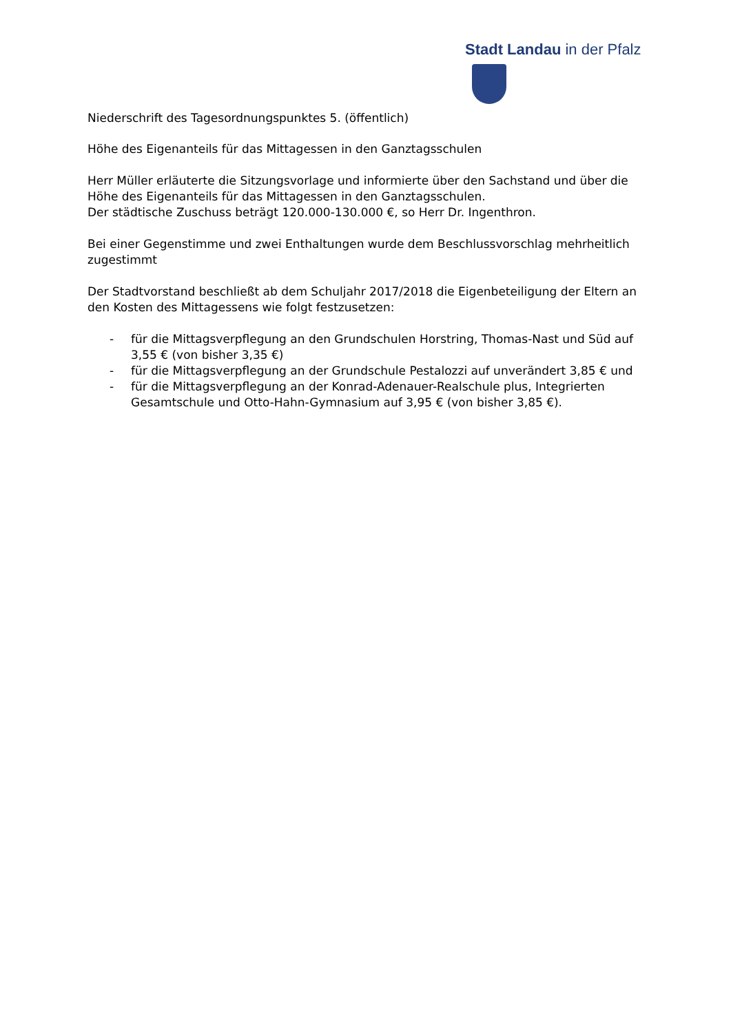Stadt Landau in der Pfalz
Niederschrift des Tagesordnungspunktes 5. (öffentlich)
Höhe des Eigenanteils für das Mittagessen in den Ganztagsschulen
Herr Müller erläuterte die Sitzungsvorlage und informierte über den Sachstand und über die Höhe des Eigenanteils für das Mittagessen in den Ganztagsschulen.
Der städtische Zuschuss beträgt 120.000-130.000 €, so Herr Dr. Ingenthron.
Bei einer Gegenstimme und zwei Enthaltungen wurde dem Beschlussvorschlag mehrheitlich zugestimmt
Der Stadtvorstand beschließt ab dem Schuljahr 2017/2018 die Eigenbeteiligung der Eltern an den Kosten des Mittagessens wie folgt festzusetzen:
- für die Mittagsverpflegung an den Grundschulen Horstring, Thomas-Nast und Süd auf 3,55 € (von bisher 3,35 €)
- für die Mittagsverpflegung an der Grundschule Pestalozzi auf unverändert 3,85 € und
- für die Mittagsverpflegung an der Konrad-Adenauer-Realschule plus, Integrierten Gesamtschule und Otto-Hahn-Gymnasium auf 3,95 € (von bisher 3,85 €).